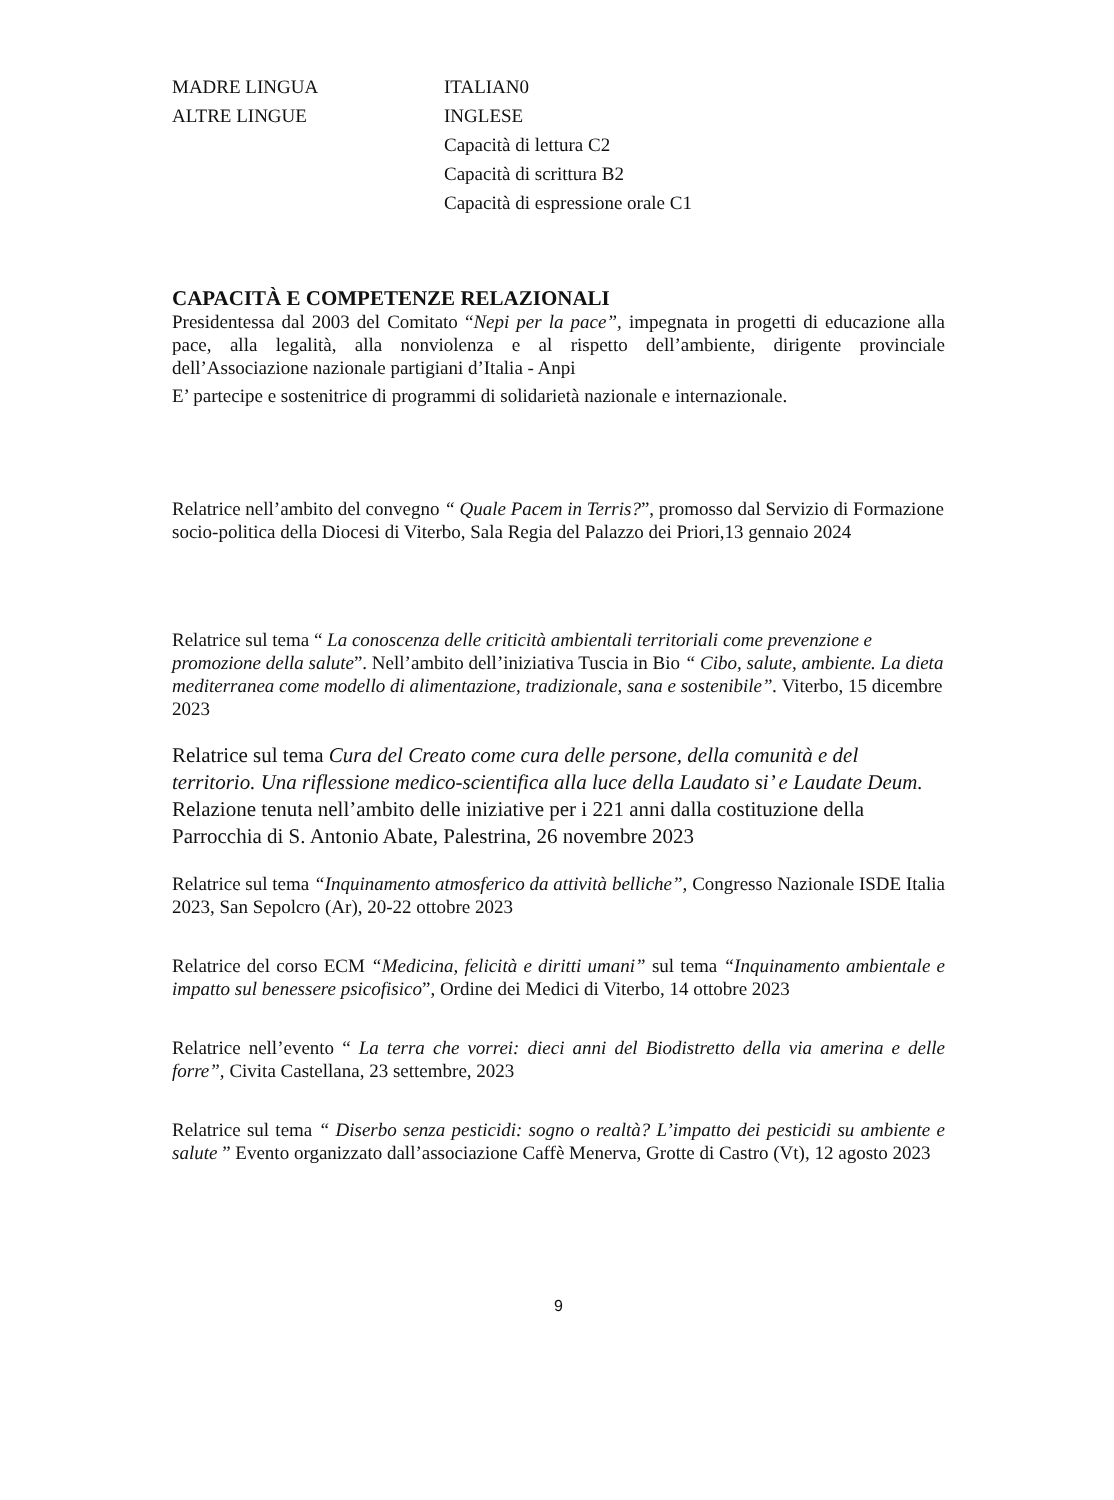MADRE LINGUA ITALIAN0
ALTRE LINGUE INGLESE
Capacità di lettura C2
Capacità di scrittura B2
Capacità di espressione orale C1
CAPACITÀ E COMPETENZE RELAZIONALI
Presidentessa dal 2003 del Comitato “Nepi per la pace”, impegnata in progetti di educazione alla pace, alla legalità, alla nonviolenza e al rispetto dell’ambiente, dirigente provinciale dell’Associazione nazionale partigiani d’Italia - Anpi
E’ partecipe e sostenitrice di programmi di solidarietà nazionale e internazionale.
Relatrice nell’ambito del convegno “ Quale Pacem in Terris?”, promosso dal Servizio di Formazione socio-politica della Diocesi di Viterbo, Sala Regia del Palazzo dei Priori,13 gennaio 2024
Relatrice sul tema “ La conoscenza delle criticità ambientali territoriali come prevenzione e promozione della salute”. Nell’ambito dell’iniziativa Tuscia in Bio “ Cibo, salute, ambiente. La dieta mediterranea come modello di alimentazione, tradizionale, sana e sostenibile”. Viterbo, 15 dicembre 2023
Relatrice sul tema Cura del Creato come cura delle persone, della comunità e del territorio. Una riflessione medico-scientifica alla luce della Laudato si’ e Laudate Deum. Relazione tenuta nell’ambito delle iniziative per i 221 anni dalla costituzione della Parrocchia di S. Antonio Abate, Palestrina, 26 novembre 2023
Relatrice sul tema “Inquinamento atmosferico da attività belliche”, Congresso Nazionale ISDE Italia 2023, San Sepolcro (Ar), 20-22 ottobre 2023
Relatrice del corso ECM “Medicina, felicità e diritti umani” sul tema “Inquinamento ambientale e impatto sul benessere psicofisico”, Ordine dei Medici di Viterbo, 14 ottobre 2023
Relatrice nell’evento “ La terra che vorrei: dieci anni del Biodistretto della via amerina e delle forre”, Civita Castellana, 23 settembre, 2023
Relatrice sul tema “ Diserbo senza pesticidi: sogno o realtà? L’impatto dei pesticidi su ambiente e salute ” Evento organizzato dall’associazione Caffè Menerva, Grotte di Castro (Vt), 12 agosto 2023
9